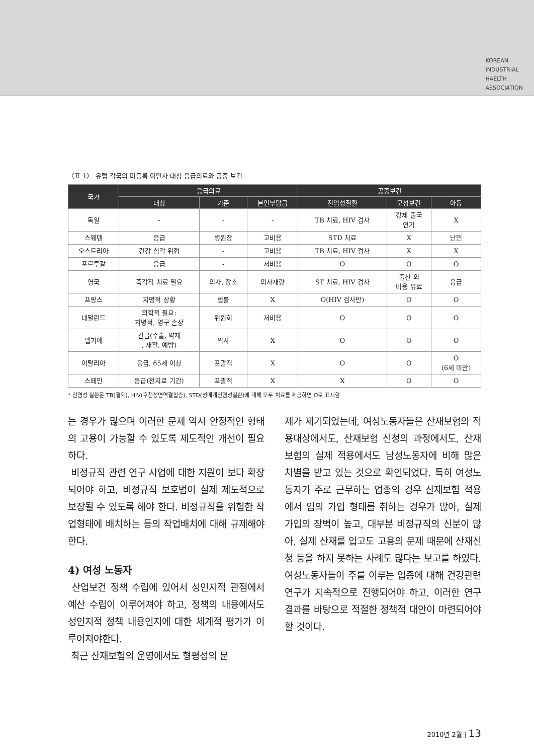KOREAN
INDUSTRIAL
HAELTH
ASSOCIATION
〈표 1〉 유럽 각국의 미등록 이민자 대상 응급의료와 공중 보건
| 국가 | 응급의료 | | | 공중보건 | | |
| --- | --- | --- | --- | --- | --- | --- |
| | 대상 | 기준 | 본인부담금 | 전염성질환 | 모성보건 | 아동 |
| 독일 | - | - | - | TB 치료, HIV 검사 | 강제 출국 연기 | X |
| 스웨덴 | 응급 | 병원장 | 고비용 | STD 치료 | X | 난민 |
| 오스트리아 | 건강 심각 위협 | - | 고비용 | TB 치료, HIV 검사 | X | X |
| 포르투갈 | 응급 | - | 저비용 | O | O | O |
| 영국 | 즉각적 치료 필요 | 의사, 장소 | 의사재량 | ST 치료, HIV 검사 | 출산 외 비용 유료 | 응급 |
| 프랑스 | 치명적 상황 | 법률 | X | O(HIV 검사만) | O | O |
| 네덜란드 | 의학적 필요: 치명적, 영구 손상 | 위원회 | 저비용 | O | O | O |
| 벨기에 | 긴급(수술, 약제 , 재활, 예방) | 의사 | X | O | O | O |
| 이탈리아 | 응급, 65세 이상 | 포괄적 | X | O | O | O (6세 미만) |
| 스페인 | 응급(전치료 기간) | 포괄적 | X | X | O | O |
* 전염성 질환은 TB(결핵), HIV(후천성면역결핍증), STD(성매개전염성질환)에 대해 모두 치료를 제공하면 O로 표시함
는 경우가 많으며 이러한 문제 역시 안정적인 형태의 고용이 가능할 수 있도록 제도적인 개선이 필요하다.
비정규직 관련 연구 사업에 대한 지원이 보다 확장되어야 하고, 비정규직 보호법이 실제 제도적으로 보장될 수 있도록 해야 한다. 비정규직을 위험한 작업형태에 배치하는 등의 작업배치에 대해 규제해야한다.
4) 여성 노동자
산업보건 정책 수립에 있어서 성인지적 관점에서 예산 수립이 이루어져야 하고, 정책의 내용에서도 성인지적 정책 내용인지에 대한 체계적 평가가 이루어져야한다.
최근 산재보험의 운영에서도 형평성의 문
제가 제기되었는데, 여성노동자들은 산재보험의 적용대상에서도, 산재보험 신청의 과정에서도, 산재보험의 실제 적용에서도 남성노동자에 비해 많은 차별을 받고 있는 것으로 확인되었다. 특히 여성노동자가 주로 근무하는 업종의 경우 산재보험 적용에서 임의 가입 형태를 취하는 경우가 많아, 실제 가입의 장벽이 높고, 대부분 비정규직의 신분이 많아, 실제 산재를 입고도 고용의 문제 때문에 산재신청 등을 하지 못하는 사례도 많다는 보고를 하였다. 여성노동자들이 주를 이루는 업종에 대해 건강관련 연구가 지속적으로 진행되어야 하고, 이러한 연구 결과를 바탕으로 적절한 정책적 대안이 마련되어야 할 것이다.
2010년 2월 | 13